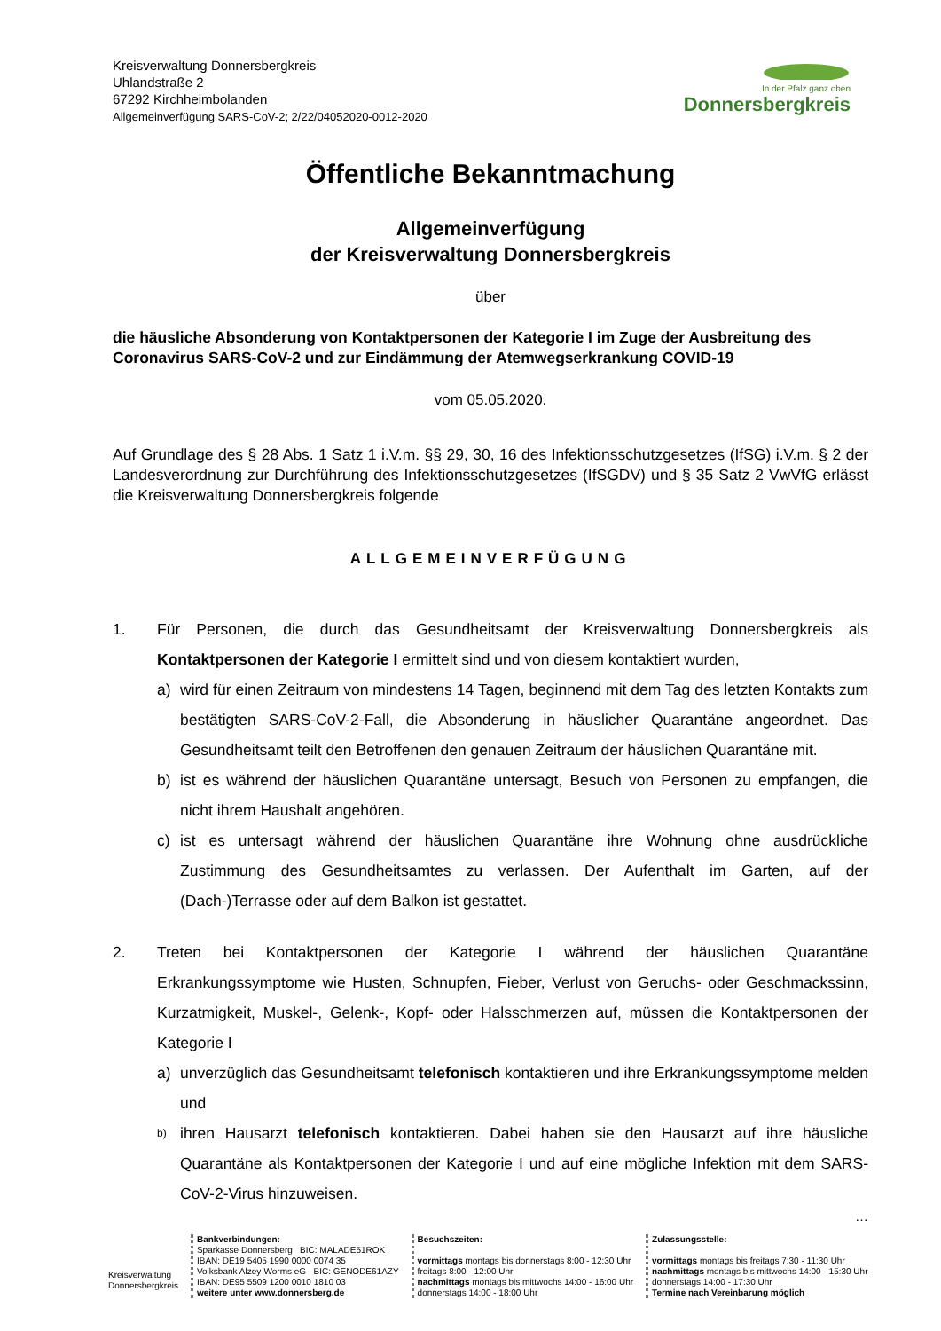Kreisverwaltung Donnersbergkreis
Uhlandstraße 2
67292 Kirchheimbolanden
Allgemeinverfügung SARS-CoV-2; 2/22/04052020-0012-2020
In der Pfalz ganz oben
Donnersbergkreis
Öffentliche Bekanntmachung
Allgemeinverfügung
der Kreisverwaltung Donnersbergkreis
über
die häusliche Absonderung von Kontaktpersonen der Kategorie I im Zuge der Ausbreitung des Coronavirus SARS-CoV-2 und zur Eindämmung der Atemwegserkrankung COVID-19
vom 05.05.2020.
Auf Grundlage des § 28 Abs. 1 Satz 1 i.V.m. §§ 29, 30, 16 des Infektionsschutzgesetzes (IfSG) i.V.m. § 2 der Landesverordnung zur Durchführung des Infektionsschutzgesetzes (IfSGDV) und § 35 Satz 2 VwVfG erlässt die Kreisverwaltung Donnersbergkreis folgende
ALLGEMEINVERFÜGUNG
1. Für Personen, die durch das Gesundheitsamt der Kreisverwaltung Donnersbergkreis als Kontaktpersonen der Kategorie I ermittelt sind und von diesem kontaktiert wurden,
a) wird für einen Zeitraum von mindestens 14 Tagen, beginnend mit dem Tag des letzten Kontakts zum bestätigten SARS-CoV-2-Fall, die Absonderung in häuslicher Quarantäne angeordnet. Das Gesundheitsamt teilt den Betroffenen den genauen Zeitraum der häuslichen Quarantäne mit.
b) ist es während der häuslichen Quarantäne untersagt, Besuch von Personen zu empfangen, die nicht ihrem Haushalt angehören.
c) ist es untersagt während der häuslichen Quarantäne ihre Wohnung ohne ausdrückliche Zustimmung des Gesundheitsamtes zu verlassen. Der Aufenthalt im Garten, auf der (Dach-)Terrasse oder auf dem Balkon ist gestattet.
2. Treten bei Kontaktpersonen der Kategorie I während der häuslichen Quarantäne Erkrankungssymptome wie Husten, Schnupfen, Fieber, Verlust von Geruchs- oder Geschmackssinn, Kurzatmigkeit, Muskel-, Gelenk-, Kopf- oder Halsschmerzen auf, müssen die Kontaktpersonen der Kategorie I
a) unverzüglich das Gesundheitsamt telefonisch kontaktieren und ihre Erkrankungssymptome melden und
b)
ihren Hausarzt telefonisch kontaktieren. Dabei haben sie den Hausarzt auf ihre häusliche Quarantäne als Kontaktpersonen der Kategorie I und auf eine mögliche Infektion mit dem SARS-CoV-2-Virus hinzuweisen.
…
Kreisverwaltung
Donnersbergkreis
Bankverbindungen:
Sparkasse Donnersberg BIC: MALADE51ROK
IBAN: DE19 5405 1990 0000 0074 35
Volksbank Alzey-Worms eG BIC: GENODE61AZY
IBAN: DE95 5509 1200 0010 1810 03
weitere unter www.donnersberg.de
Besuchszeiten:
vormittags montags bis donnerstags 8:00 - 12:30 Uhr
freitags 8:00 - 12:00 Uhr
nachmittags montags bis mittwochs 14:00 - 16:00 Uhr
donnerstags 14:00 - 18:00 Uhr
Zulassungsstelle:
vormittags montags bis freitags 7:30 - 11:30 Uhr
nachmittags montags bis mittwochs 14:00 - 15:30 Uhr
donnerstags 14:00 - 17:30 Uhr
Termine nach Vereinbarung möglich